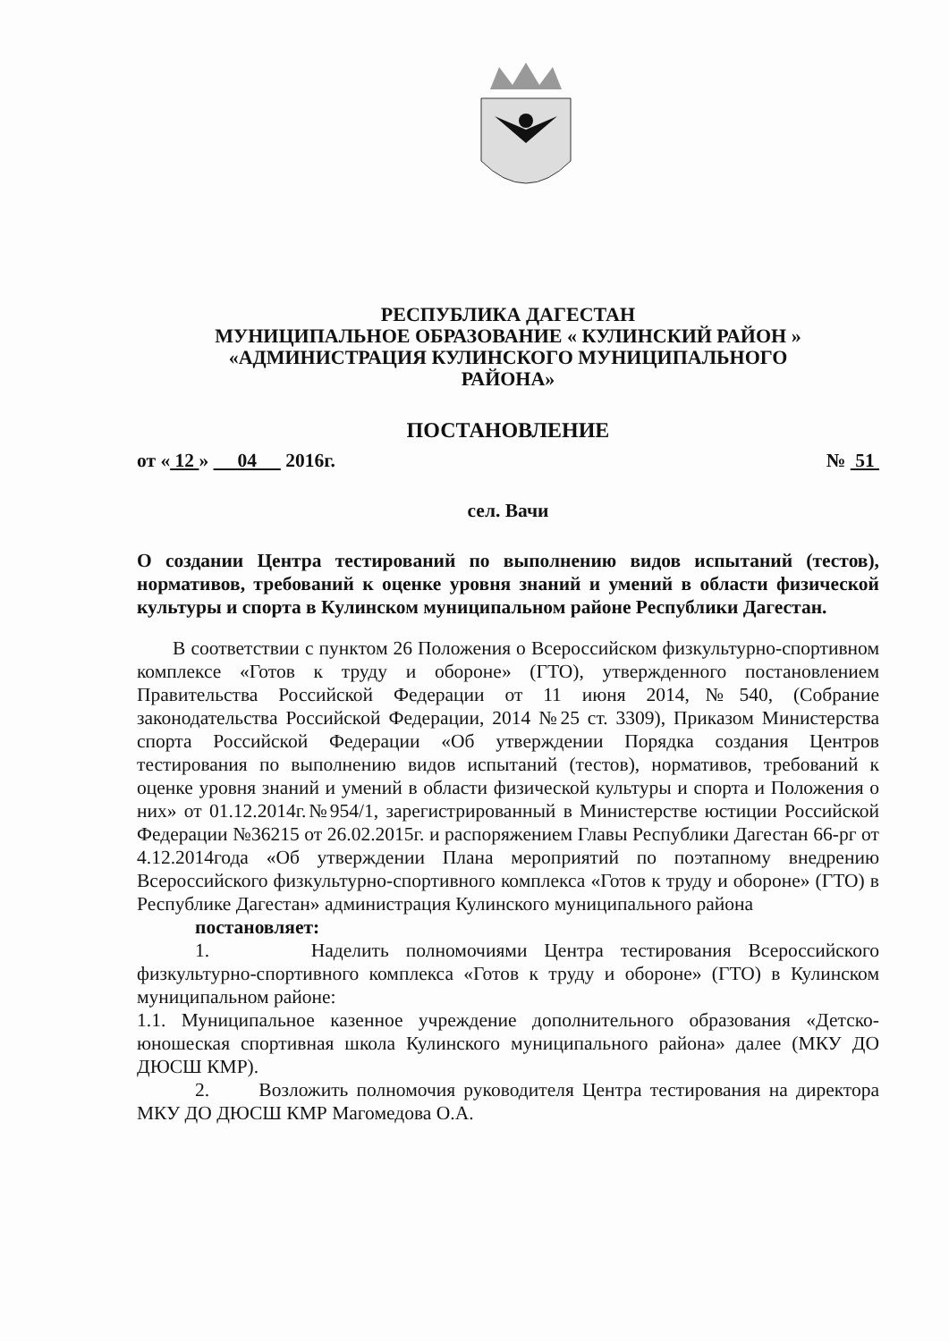РЕСПУБЛИКА ДАГЕСТАН
МУНИЦИПАЛЬНОЕ ОБРАЗОВАНИЕ « КУЛИНСКИЙ РАЙОН »
«АДМИНИСТРАЦИЯ КУЛИНСКОГО МУНИЦИПАЛЬНОГО
РАЙОНА»
ПОСТАНОВЛЕНИЕ
от « 12 » 04 2016г. № 51
сел. Вачи
О создании Центра тестирований по выполнению видов испытаний (тестов), нормативов, требований к оценке уровня знаний и умений в области физической культуры и спорта в Кулинском муниципальном районе Республики Дагестан.
В соответствии с пунктом 26 Положения о Всероссийском физкультурно-спортивном комплексе «Готов к труду и обороне» (ГТО), утвержденного постановлением Правительства Российской Федерации от 11 июня 2014,№540, (Собрание законодательства Российской Федерации, 2014 №25 ст. 3309), Приказом Министерства спорта Российской Федерации «Об утверждении Порядка создания Центров тестирования по выполнению видов испытаний (тестов), нормативов, требований к оценке уровня знаний и умений в области физической культуры и спорта и Положения о них» от 01.12.2014г.№954/1, зарегистрированный в Министерстве юстиции Российской Федерации №36215 от 26.02.2015г. и распоряжением Главы Республики Дагестан 66-рг от 4.12.2014года «Об утверждении Плана мероприятий по поэтапному внедрению Всероссийского физкультурно-спортивного комплекса «Готов к труду и обороне» (ГТО) в Республике Дагестан» администрация Кулинского муниципального района
постановляет:
1. Наделить полномочиями Центра тестирования Всероссийского физкультурно-спортивного комплекса «Готов к труду и обороне» (ГТО) в Кулинском муниципальном районе:
1.1. Муниципальное казенное учреждение дополнительного образования «Детско-юношеская спортивная школа Кулинского муниципального района» далее (МКУ ДО ДЮСШ КМР).
2. Возложить полномочия руководителя Центра тестирования на директора МКУ ДО ДЮСШ КМР Магомедова О.А.